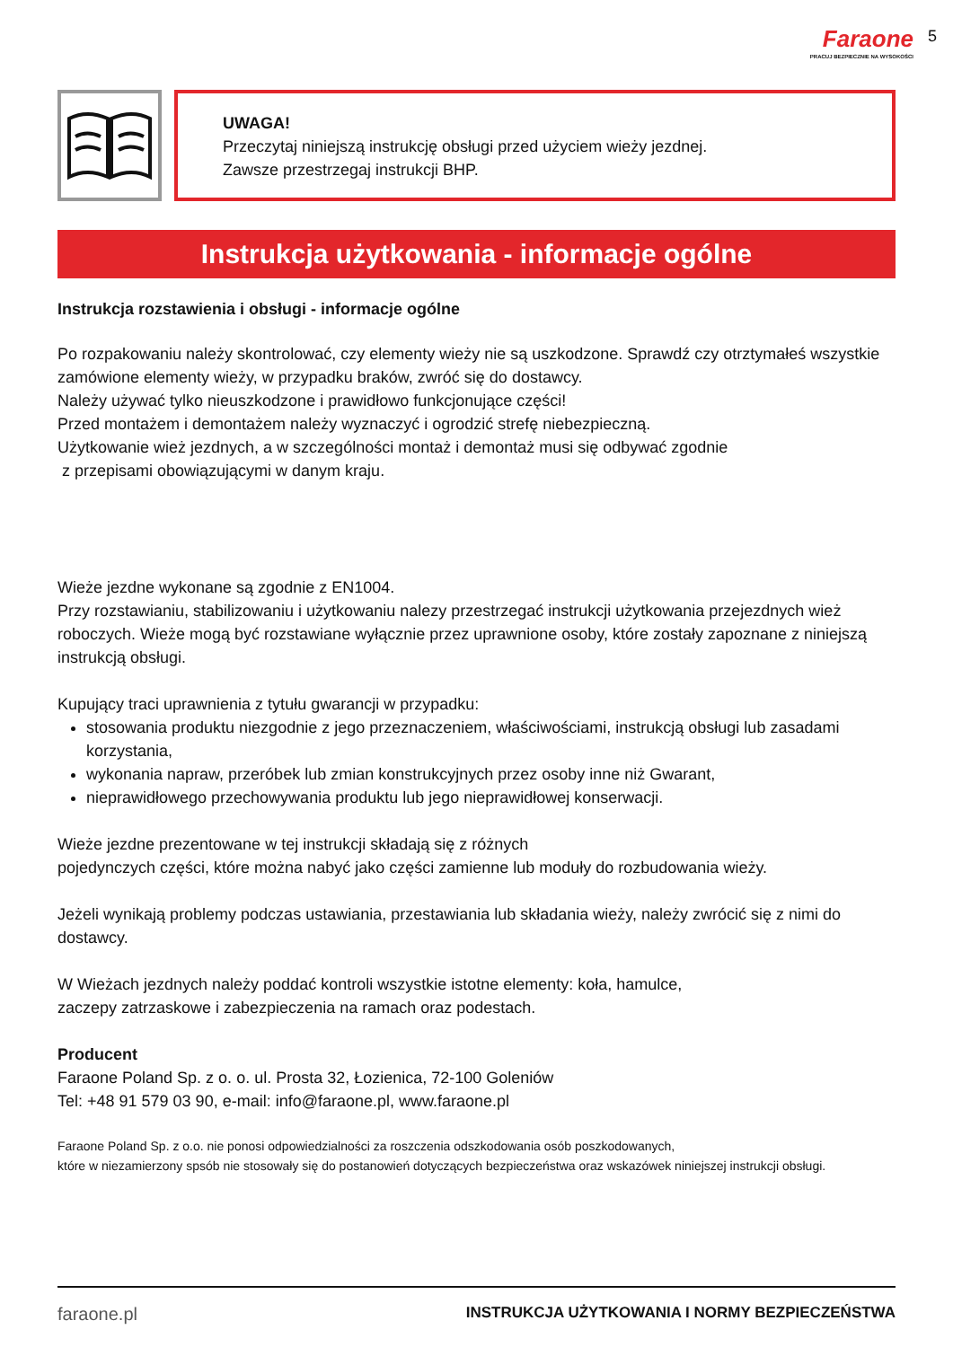Faraone
PRACUJ BEZPIECZNIE NA WYSOKOŚCI
5
UWAGA!
Przeczytaj niniejszą instrukcję obsługi przed użyciem wieży jezdnej.
Zawsze przestrzegaj instrukcji BHP.
Instrukcja użytkowania - informacje ogólne
Instrukcja rozstawienia i obsługi - informacje ogólne
Po rozpakowaniu należy skontrolować, czy elementy wieży nie są uszkodzone. Sprawdź czy otrztymałeś wszystkie zamówione elementy wieży, w przypadku braków, zwróć się do dostawcy.
Należy używać tylko nieuszkodzone i prawidłowo funkcjonujące części!
Przed montażem i demontażem należy wyznaczyć i ogrodzić strefę niebezpieczną.
Użytkowanie wież jezdnych, a w szczególności montaż i demontaż musi się odbywać zgodnie
z przepisami obowiązującymi w danym kraju.
Wieże jezdne wykonane są zgodnie z EN1004.
Przy rozstawianiu, stabilizowaniu i użytkowaniu nalezy przestrzegać instrukcji użytkowania przejezdnych wież roboczych. Wieże mogą być rozstawiane wyłącznie przez uprawnione osoby, które zostały zapoznane z niniejszą instrukcją obsługi.
Kupujący traci uprawnienia z tytułu gwarancji w przypadku:
stosowania produktu niezgodnie z jego przeznaczeniem, właściwościami, instrukcją obsługi lub zasadami korzystania,
wykonania napraw, przeróbek lub zmian konstrukcyjnych przez osoby inne niż Gwarant,
nieprawidłowego przechowywania produktu lub jego nieprawidłowej konserwacji.
Wieże jezdne prezentowane w tej instrukcji składają się z różnych
pojedynczych części, które można nabyć jako części zamienne lub moduły do rozbudowania wieży.
Jeżeli wynikają problemy podczas ustawiania, przestawiania lub składania wieży, należy zwrócić się z nimi do dostawcy.
W Wieżach jezdnych należy poddać kontroli wszystkie istotne elementy: koła, hamulce,
zaczepy zatrzaskowe i zabezpieczenia na ramach oraz podestach.
Producent
Faraone Poland Sp. z o. o. ul. Prosta 32, Łozienica, 72-100 Goleniów
Tel: +48 91 579 03 90, e-mail: info@faraone.pl, www.faraone.pl
Faraone Poland Sp. z o.o. nie ponosi odpowiedzialności za roszczenia odszkodowania osób poszkodowanych,
które w niezamierzony spsób nie stosowały się do postanowień dotyczących bezpieczeństwa oraz wskazówek niniejszej instrukcji obsługi.
faraone.pl INSTRUKCJA UŻYTKOWANIA I NORMY BEZPIECZEŃSTWA